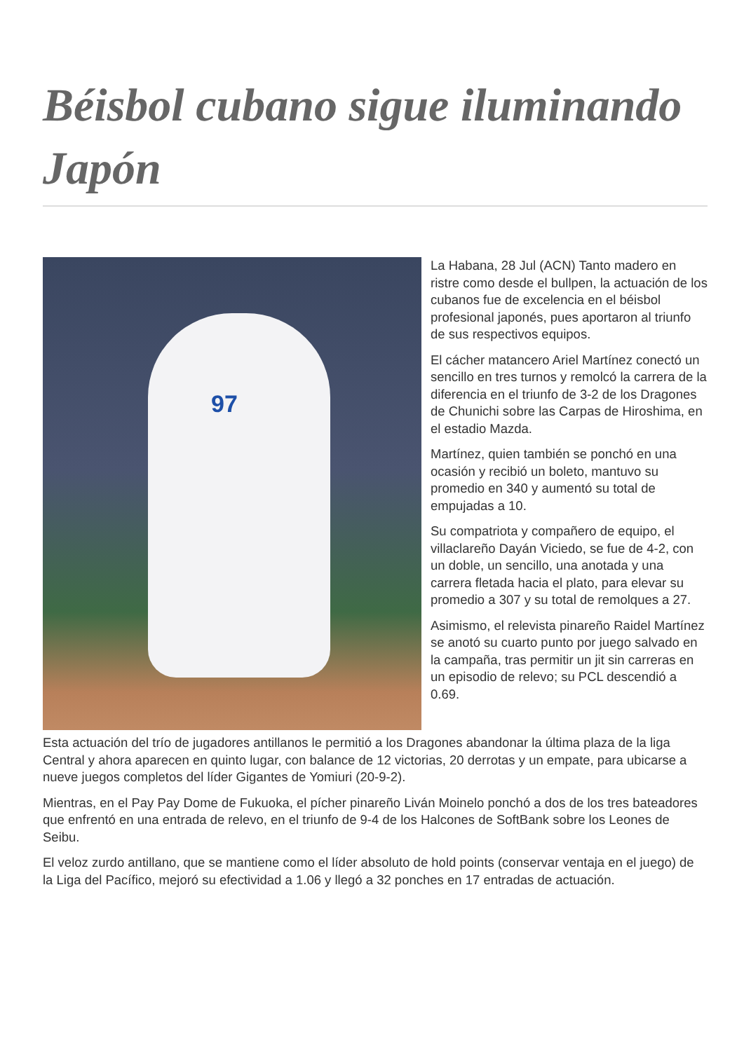Béisbol cubano sigue iluminando Japón
97
La Habana, 28 Jul (ACN) Tanto madero en ristre como desde el bullpen, la actuación de los cubanos fue de excelencia en el béisbol profesional japonés, pues aportaron al triunfo de sus respectivos equipos.
El cácher matancero Ariel Martínez conectó un sencillo en tres turnos y remolcó la carrera de la diferencia en el triunfo de 3-2 de los Dragones de Chunichi sobre las Carpas de Hiroshima, en el estadio Mazda.
Martínez, quien también se ponchó en una ocasión y recibió un boleto, mantuvo su promedio en 340 y aumentó su total de empujadas a 10.
Su compatriota y compañero de equipo, el villaclareño Dayán Viciedo, se fue de 4-2, con un doble, un sencillo, una anotada y una carrera fletada hacia el plato, para elevar su promedio a 307 y su total de remolques a 27.
Asimismo, el relevista pinareño Raidel Martínez se anotó su cuarto punto por juego salvado en la campaña, tras permitir un jit sin carreras en un episodio de relevo; su PCL descendió a 0.69.
Esta actuación del trío de jugadores antillanos le permitió a los Dragones abandonar la última plaza de la liga Central y ahora aparecen en quinto lugar, con balance de 12 victorias, 20 derrotas y un empate, para ubicarse a nueve juegos completos del líder Gigantes de Yomiuri (20-9-2).
Mientras, en el Pay Pay Dome de Fukuoka, el pícher pinareño Liván Moinelo ponchó a dos de los tres bateadores que enfrentó en una entrada de relevo, en el triunfo de 9-4 de los Halcones de SoftBank sobre los Leones de Seibu.
El veloz zurdo antillano, que se mantiene como el líder absoluto de hold points (conservar ventaja en el juego) de la Liga del Pacífico, mejoró su efectividad a 1.06 y llegó a 32 ponches en 17 entradas de actuación.